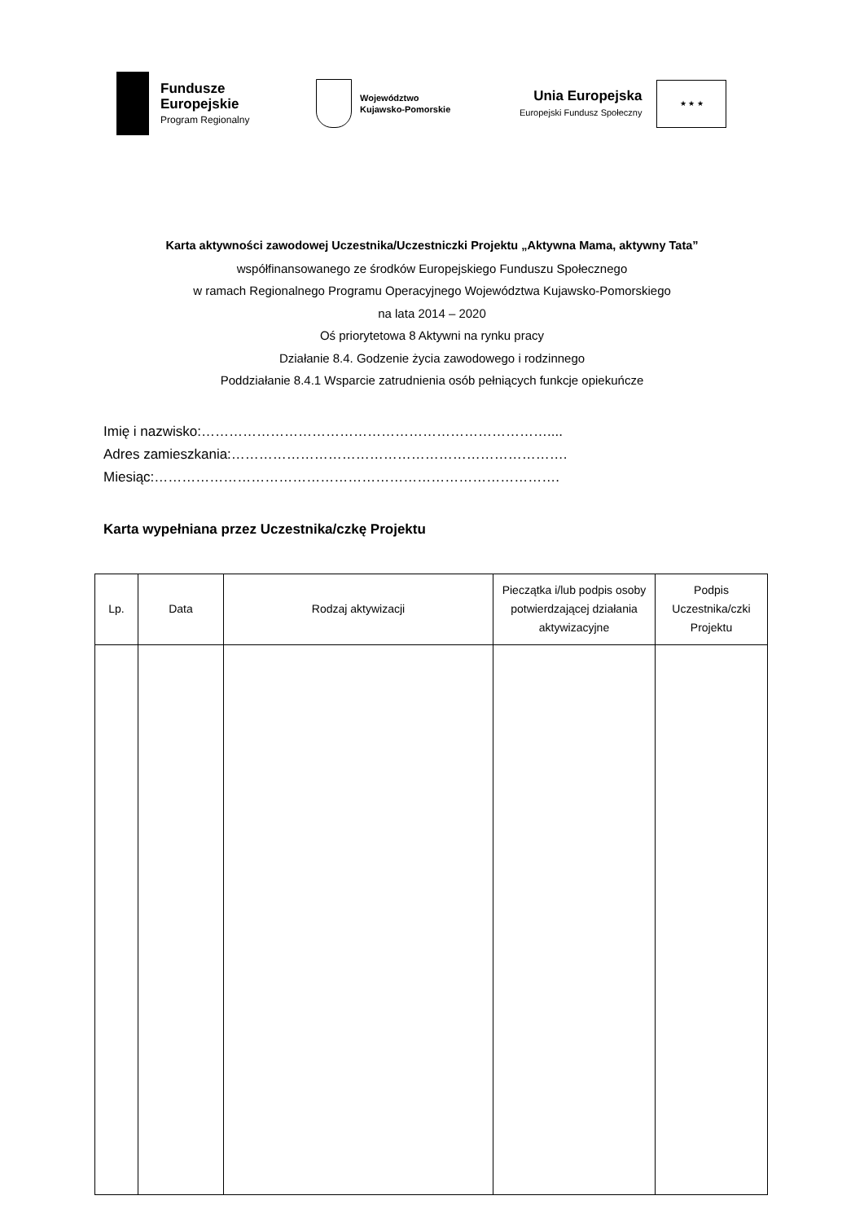Fundusze
Europejskie
Program Regionalny
Województwo
Kujawsko-Pomorskie
Unia Europejska
Europejski Fundusz Społeczny
★ ★ ★
Karta aktywności zawodowej Uczestnika/Uczestniczki Projektu „Aktywna Mama, aktywny Tata”
współfinansowanego ze środków Europejskiego Funduszu Społecznego
w ramach Regionalnego Programu Operacyjnego Województwa Kujawsko-Pomorskiego
na lata 2014 – 2020
Oś priorytetowa 8 Aktywni na rynku pracy
Działanie 8.4. Godzenie życia zawodowego i rodzinnego
Poddziałanie 8.4.1 Wsparcie zatrudnienia osób pełniących funkcje opiekuńcze
Imię i nazwisko:…………………………………………………………………....
Adres zamieszkania:……………………………………………………………….
Miesiąc:…………………………………………………………………………….
Karta wypełniana przez Uczestnika/czkę Projektu
| Lp. | Data | Rodzaj aktywizacji | Pieczątka i/lub podpis osoby potwierdzającej działania aktywizacyjne | Podpis Uczestnika/czki Projektu |
| --- | --- | --- | --- | --- |